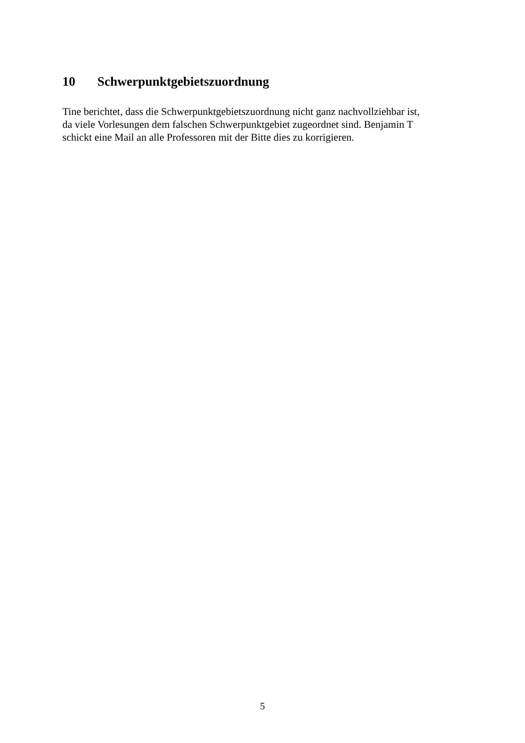10 Schwerpunktgebietszuordnung
Tine berichtet, dass die Schwerpunktgebietszuordnung nicht ganz nachvollziehbar ist,
da viele Vorlesungen dem falschen Schwerpunktgebiet zugeordnet sind. Benjamin T
schickt eine Mail an alle Professoren mit der Bitte dies zu korrigieren.
5